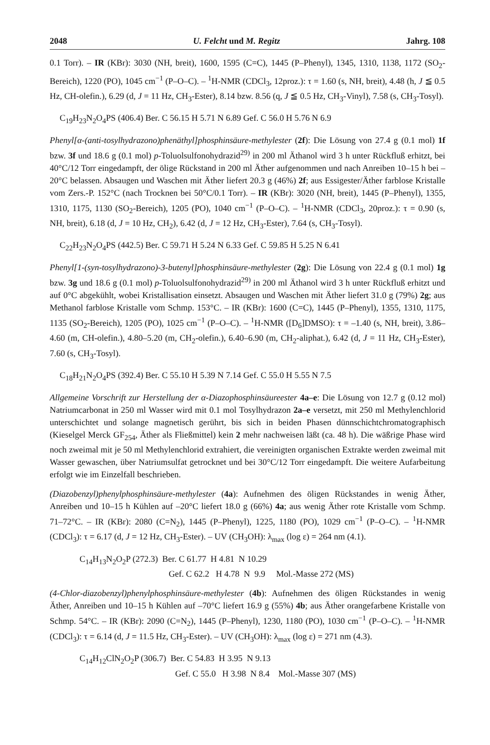2048 U. Felcht und M. Regitz Jahrg. 108
0.1 Torr). – IR (KBr): 3030 (NH, breit), 1600, 1595 (C=C), 1445 (P–Phenyl), 1345, 1310, 1138, 1172 (SO<sub>2</sub>-Bereich), 1220 (PO), 1045 cm<sup>−1</sup> (P–O–C). – <sup>1</sup>H-NMR (CDCl<sub>3</sub>, 12proz.): τ = 1.60 (s, NH, breit), 4.48 (h, J ≦ 0.5 Hz, CH-olefin.), 6.29 (d, J = 11 Hz, CH<sub>3</sub>-Ester), 8.14 bzw. 8.56 (q, J ≦ 0.5 Hz, CH<sub>3</sub>-Vinyl), 7.58 (s, CH<sub>3</sub>-Tosyl).
C<sub>19</sub>H<sub>23</sub>N<sub>2</sub>O<sub>4</sub>PS (406.4) Ber. C 56.15 H 5.71 N 6.89 Gef. C 56.0 H 5.76 N 6.9
Phenyl[α-(anti-tosylhydrazono)phenäthyl]phosphinsäure-methylester (2f): Die Lösung von 27.4 g (0.1 mol) 1f bzw. 3f und 18.6 g (0.1 mol) p-Toluolsulfonohydrazid<sup>29)</sup> in 200 ml Äthanol wird 3 h unter Rückfluß erhitzt, bei 40°C/12 Torr eingedampft, der ölige Rückstand in 200 ml Äther aufgenommen und nach Anreiben 10–15 h bei –20°C belassen. Absaugen und Waschen mit Äther liefert 20.3 g (46%) 2f; aus Essigester/Äther farblose Kristalle vom Zers.-P. 152°C (nach Trocknen bei 50°C/0.1 Torr). – IR (KBr): 3020 (NH, breit), 1445 (P–Phenyl), 1355, 1310, 1175, 1130 (SO<sub>2</sub>-Bereich), 1205 (PO), 1040 cm<sup>−1</sup> (P–O–C). – <sup>1</sup>H-NMR (CDCl<sub>3</sub>, 20proz.): τ = 0.90 (s, NH, breit), 6.18 (d, J = 10 Hz, CH<sub>2</sub>), 6.42 (d, J = 12 Hz, CH<sub>3</sub>-Ester), 7.64 (s, CH<sub>3</sub>-Tosyl).
C<sub>22</sub>H<sub>23</sub>N<sub>2</sub>O<sub>4</sub>PS (442.5) Ber. C 59.71 H 5.24 N 6.33 Gef. C 59.85 H 5.25 N 6.41
Phenyl[1-(syn-tosylhydrazono)-3-butenyl]phosphinsäure-methylester (2g): Die Lösung von 22.4 g (0.1 mol) 1g bzw. 3g und 18.6 g (0.1 mol) p-Toluolsulfonohydrazid<sup>29)</sup> in 200 ml Äthanol wird 3 h unter Rückfluß erhitzt und auf 0°C abgekühlt, wobei Kristallisation einsetzt. Absaugen und Waschen mit Äther liefert 31.0 g (79%) 2g; aus Methanol farblose Kristalle vom Schmp. 153°C. – IR (KBr): 1600 (C=C), 1445 (P–Phenyl), 1355, 1310, 1175, 1135 (SO<sub>2</sub>-Bereich), 1205 (PO), 1025 cm<sup>−1</sup> (P–O–C). – <sup>1</sup>H-NMR ([D<sub>6</sub>]DMSO): τ = –1.40 (s, NH, breit), 3.86–4.60 (m, CH-olefin.), 4.80–5.20 (m, CH<sub>2</sub>-olefin.), 6.40–6.90 (m, CH<sub>2</sub>-aliphat.), 6.42 (d, J = 11 Hz, CH<sub>3</sub>-Ester), 7.60 (s, CH<sub>3</sub>-Tosyl).
C<sub>18</sub>H<sub>21</sub>N<sub>2</sub>O<sub>4</sub>PS (392.4) Ber. C 55.10 H 5.39 N 7.14 Gef. C 55.0 H 5.55 N 7.5
Allgemeine Vorschrift zur Herstellung der α-Diazophosphinsäureester 4a–e: Die Lösung von 12.7 g (0.12 mol) Natriumcarbonat in 250 ml Wasser wird mit 0.1 mol Tosylhydrazon 2a–e versetzt, mit 250 ml Methylenchlorid unterschichtet und solange magnetisch gerührt, bis sich in beiden Phasen dünnschichtchromatographisch (Kieselgel Merck GF<sub>254</sub>, Äther als Fließmittel) kein 2 mehr nachweisen läßt (ca. 48 h). Die wäßrige Phase wird noch zweimal mit je 50 ml Methylenchlorid extrahiert, die vereinigten organischen Extrakte werden zweimal mit Wasser gewaschen, über Natriumsulfat getrocknet und bei 30°C/12 Torr eingedampft. Die weitere Aufarbeitung erfolgt wie im Einzelfall beschrieben.
(Diazobenzyl)phenylphosphinsäure-methylester (4a): Aufnehmen des öligen Rückstandes in wenig Äther, Anreiben und 10–15 h Kühlen auf –20°C liefert 18.0 g (66%) 4a; aus wenig Äther rote Kristalle vom Schmp. 71–72°C. – IR (KBr): 2080 (C=N<sub>2</sub>), 1445 (P–Phenyl), 1225, 1180 (PO), 1029 cm<sup>−1</sup> (P–O–C). – <sup>1</sup>H-NMR (CDCl<sub>3</sub>): τ = 6.17 (d, J = 12 Hz, CH<sub>3</sub>-Ester). – UV (CH<sub>3</sub>OH): λ<sub>max</sub> (log ε) = 264 nm (4.1).
C<sub>14</sub>H<sub>13</sub>N<sub>2</sub>O<sub>2</sub>P (272.3) Ber. C 61.77 H 4.81 N 10.29
Gef. C 62.2 H 4.78 N 9.9 Mol.-Masse 272 (MS)
(4-Chlor-diazobenzyl)phenylphosphinsäure-methylester (4b): Aufnehmen des öligen Rückstandes in wenig Äther, Anreiben und 10–15 h Kühlen auf –70°C liefert 16.9 g (55%) 4b; aus Äther orangefarbene Kristalle von Schmp. 54°C. – IR (KBr): 2090 (C=N<sub>2</sub>), 1445 (P–Phenyl), 1230, 1180 (PO), 1030 cm<sup>−1</sup> (P–O–C). – <sup>1</sup>H-NMR (CDCl<sub>3</sub>): τ = 6.14 (d, J = 11.5 Hz, CH<sub>3</sub>-Ester). – UV (CH<sub>3</sub>OH): λ<sub>max</sub> (log ε) = 271 nm (4.3).
C<sub>14</sub>H<sub>12</sub>ClN<sub>2</sub>O<sub>2</sub>P (306.7) Ber. C 54.83 H 3.95 N 9.13
Gef. C 55.0 H 3.98 N 8.4 Mol.-Masse 307 (MS)